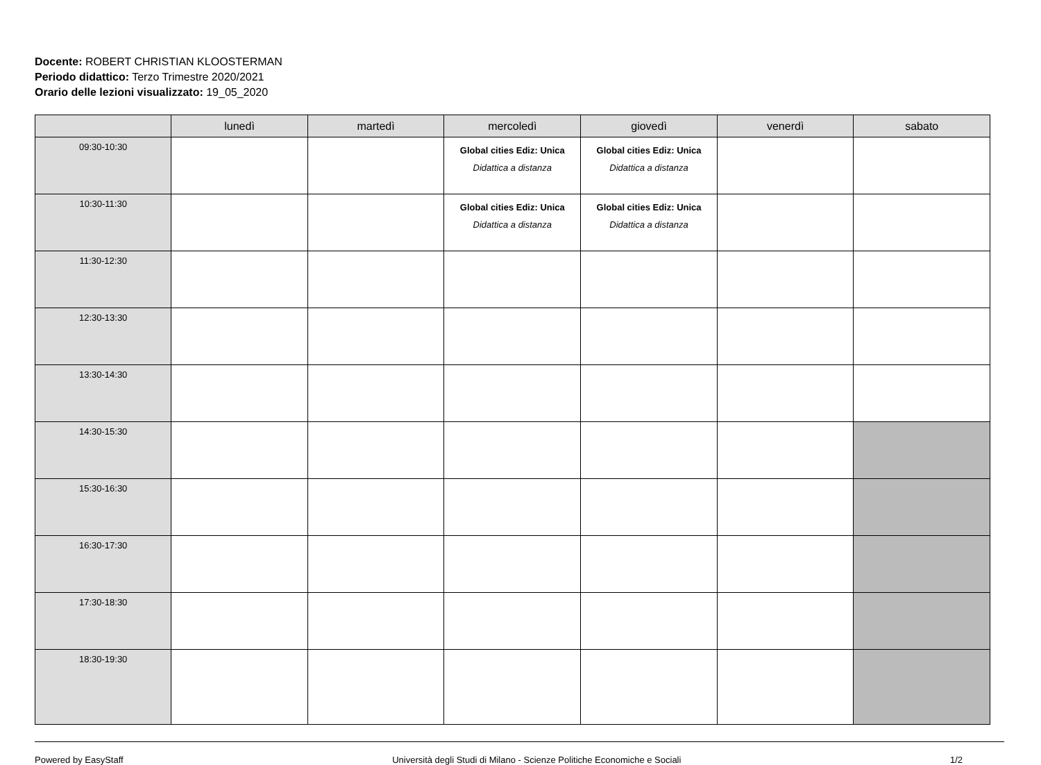Docente: ROBERT CHRISTIAN KLOOSTERMAN
Periodo didattico: Terzo Trimestre 2020/2021
Orario delle lezioni visualizzato: 19_05_2020
| | lunedì | martedì | mercoledì | giovedì | venerdì | sabato |
| --- | --- | --- | --- | --- | --- | --- |
| 09:30-10:30 | | | Global cities Ediz: Unica Didattica a distanza | Global cities Ediz: Unica Didattica a distanza | | |
| 10:30-11:30 | | | Global cities Ediz: Unica Didattica a distanza | Global cities Ediz: Unica Didattica a distanza | | |
| 11:30-12:30 | | | | | | |
| 12:30-13:30 | | | | | | |
| 13:30-14:30 | | | | | | |
| 14:30-15:30 | | | | | | |
| 15:30-16:30 | | | | | | |
| 16:30-17:30 | | | | | | |
| 17:30-18:30 | | | | | | |
| 18:30-19:30 | | | | | | |
Powered by EasyStaff Università degli Studi di Milano - Scienze Politiche Economiche e Sociali 1/2